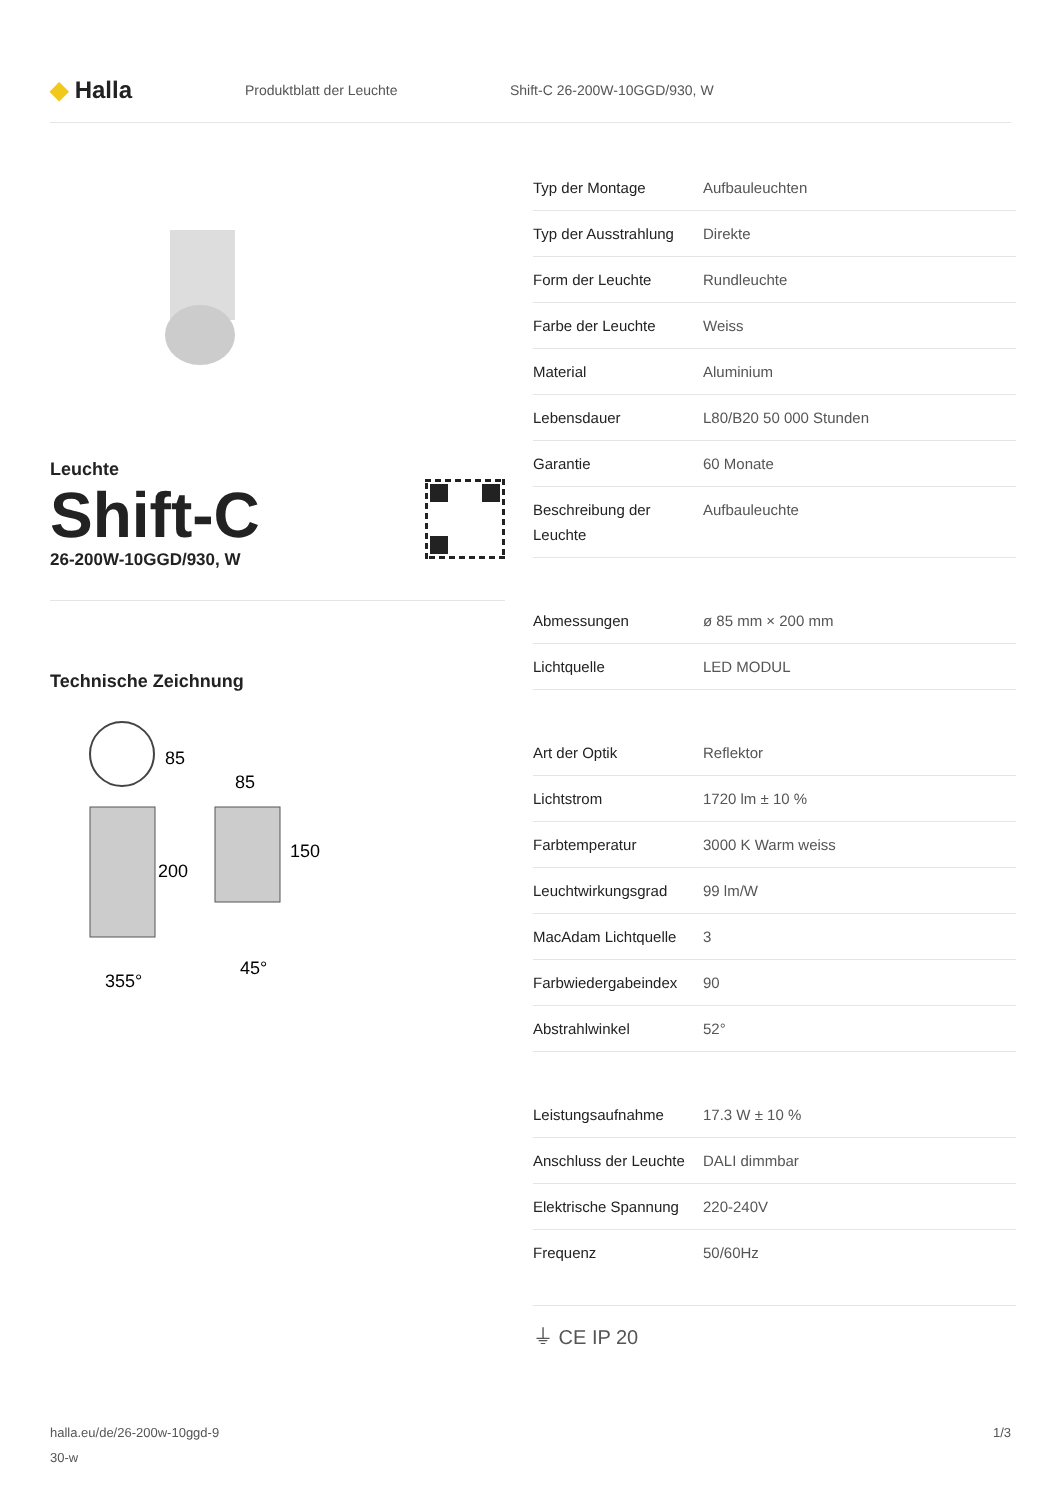◆ Halla
Produktblatt der Leuchte Shift-C 26-200W-10GGD/930, W
Leuchte
Shift-C
26-200W-10GGD/930, W
Technische Zeichnung
85
85
200
150
355°
45°
| Typ der Montage | Aufbauleuchten |
| Typ der Ausstrahlung | Direkte |
| Form der Leuchte | Rundleuchte |
| Farbe der Leuchte | Weiss |
| Material | Aluminium |
| Lebensdauer | L80/B20 50 000 Stunden |
| Garantie | 60 Monate |
| Beschreibung der Leuchte | Aufbauleuchte |
| Abmessungen | ø 85 mm × 200 mm |
| Lichtquelle | LED MODUL |
| Art der Optik | Reflektor |
| Lichtstrom | 1720 lm ± 10 % |
| Farbtemperatur | 3000 K Warm weiss |
| Leuchtwirkungsgrad | 99 lm/W |
| MacAdam Lichtquelle | 3 |
| Farbwiedergabeindex | 90 |
| Abstrahlwinkel | 52° |
| Leistungsaufnahme | 17.3 W ± 10 % |
| Anschluss der Leuchte | DALI dimmbar |
| Elektrische Spannung | 220-240V |
| Frequenz | 50/60Hz |
⏚ CE IP 20
halla.eu/de/26-200w-10ggd-9
30-w
1/3